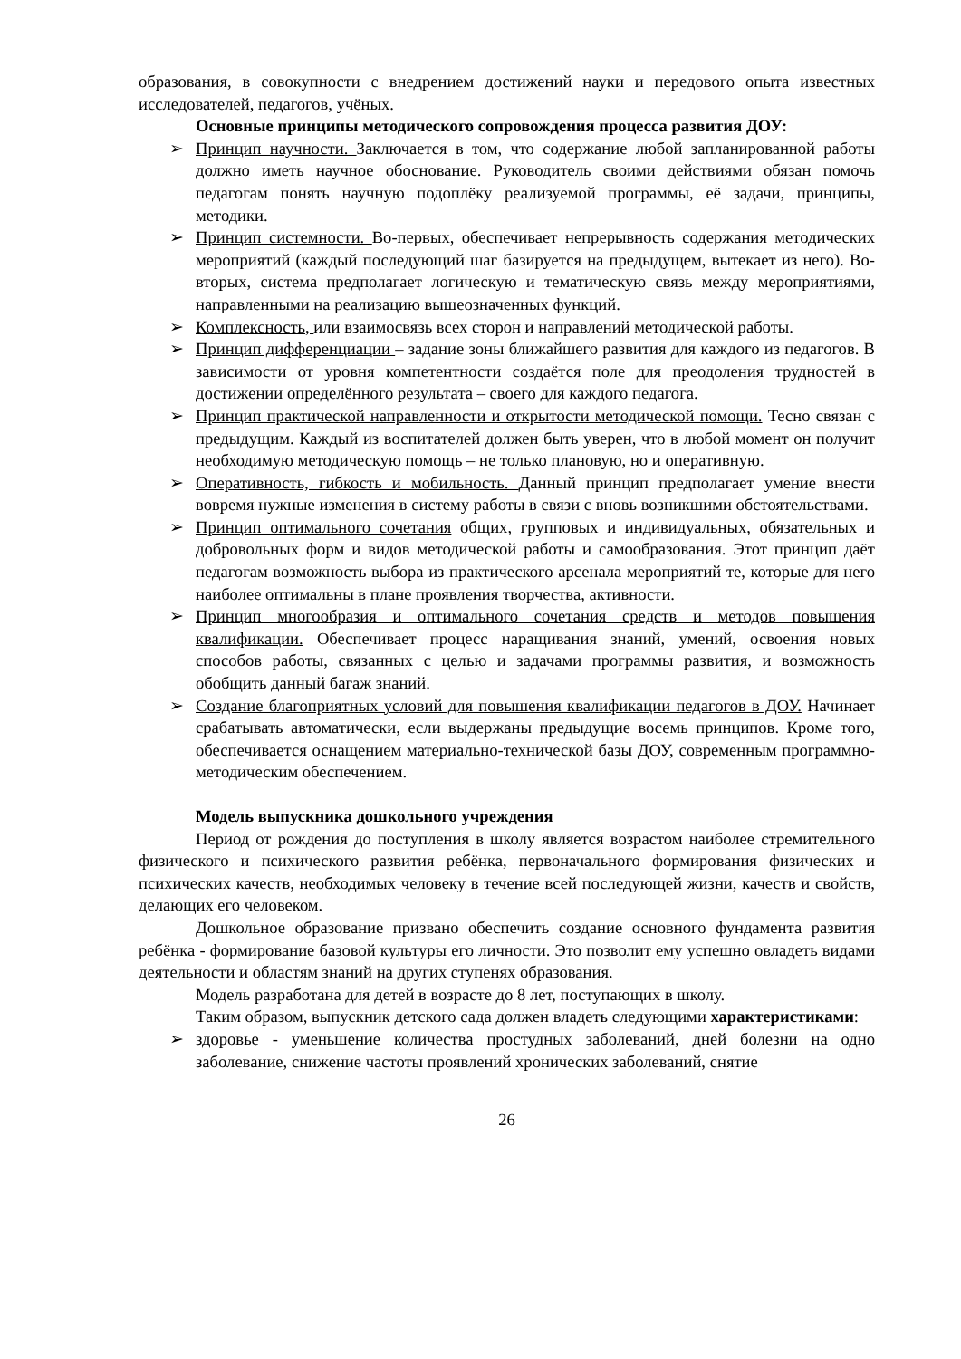образования, в совокупности с внедрением достижений науки и передового опыта известных исследователей, педагогов, учёных.
Основные принципы методического сопровождения процесса развития ДОУ:
➢ Принцип научности. Заключается в том, что содержание любой запланированной работы должно иметь научное обоснование. Руководитель своими действиями обязан помочь педагогам понять научную подоплёку реализуемой программы, её задачи, принципы, методики.
➢ Принцип системности. Во-первых, обеспечивает непрерывность содержания методических мероприятий (каждый последующий шаг базируется на предыдущем, вытекает из него). Во-вторых, система предполагает логическую и тематическую связь между мероприятиями, направленными на реализацию вышеозначенных функций.
➢ Комплексность, или взаимосвязь всех сторон и направлений методической работы.
➢ Принцип дифференциации – задание зоны ближайшего развития для каждого из педагогов. В зависимости от уровня компетентности создаётся поле для преодоления трудностей в достижении определённого результата – своего для каждого педагога.
➢ Принцип практической направленности и открытости методической помощи. Тесно связан с предыдущим. Каждый из воспитателей должен быть уверен, что в любой момент он получит необходимую методическую помощь – не только плановую, но и оперативную.
➢ Оперативность, гибкость и мобильность. Данный принцип предполагает умение внести вовремя нужные изменения в систему работы в связи с вновь возникшими обстоятельствами.
➢ Принцип оптимального сочетания общих, групповых и индивидуальных, обязательных и добровольных форм и видов методической работы и самообразования. Этот принцип даёт педагогам возможность выбора из практического арсенала мероприятий те, которые для него наиболее оптимальны в плане проявления творчества, активности.
➢ Принцип многообразия и оптимального сочетания средств и методов повышения квалификации. Обеспечивает процесс наращивания знаний, умений, освоения новых способов работы, связанных с целью и задачами программы развития, и возможность обобщить данный багаж знаний.
➢ Создание благоприятных условий для повышения квалификации педагогов в ДОУ. Начинает срабатывать автоматически, если выдержаны предыдущие восемь принципов. Кроме того, обеспечивается оснащением материально-технической базы ДОУ, современным программно-методическим обеспечением.
Модель выпускника дошкольного учреждения
Период от рождения до поступления в школу является возрастом наиболее стремительного физического и психического развития ребёнка, первоначального формирования физических и психических качеств, необходимых человеку в течение всей последующей жизни, качеств и свойств, делающих его человеком.
Дошкольное образование призвано обеспечить создание основного фундамента развития ребёнка - формирование базовой культуры его личности. Это позволит ему успешно овладеть видами деятельности и областям знаний на других ступенях образования.
Модель разработана для детей в возрасте до 8 лет, поступающих в школу.
Таким образом, выпускник детского сада должен владеть следующими характеристиками:
➢ здоровье - уменьшение количества простудных заболеваний, дней болезни на одно заболевание, снижение частоты проявлений хронических заболеваний, снятие
26